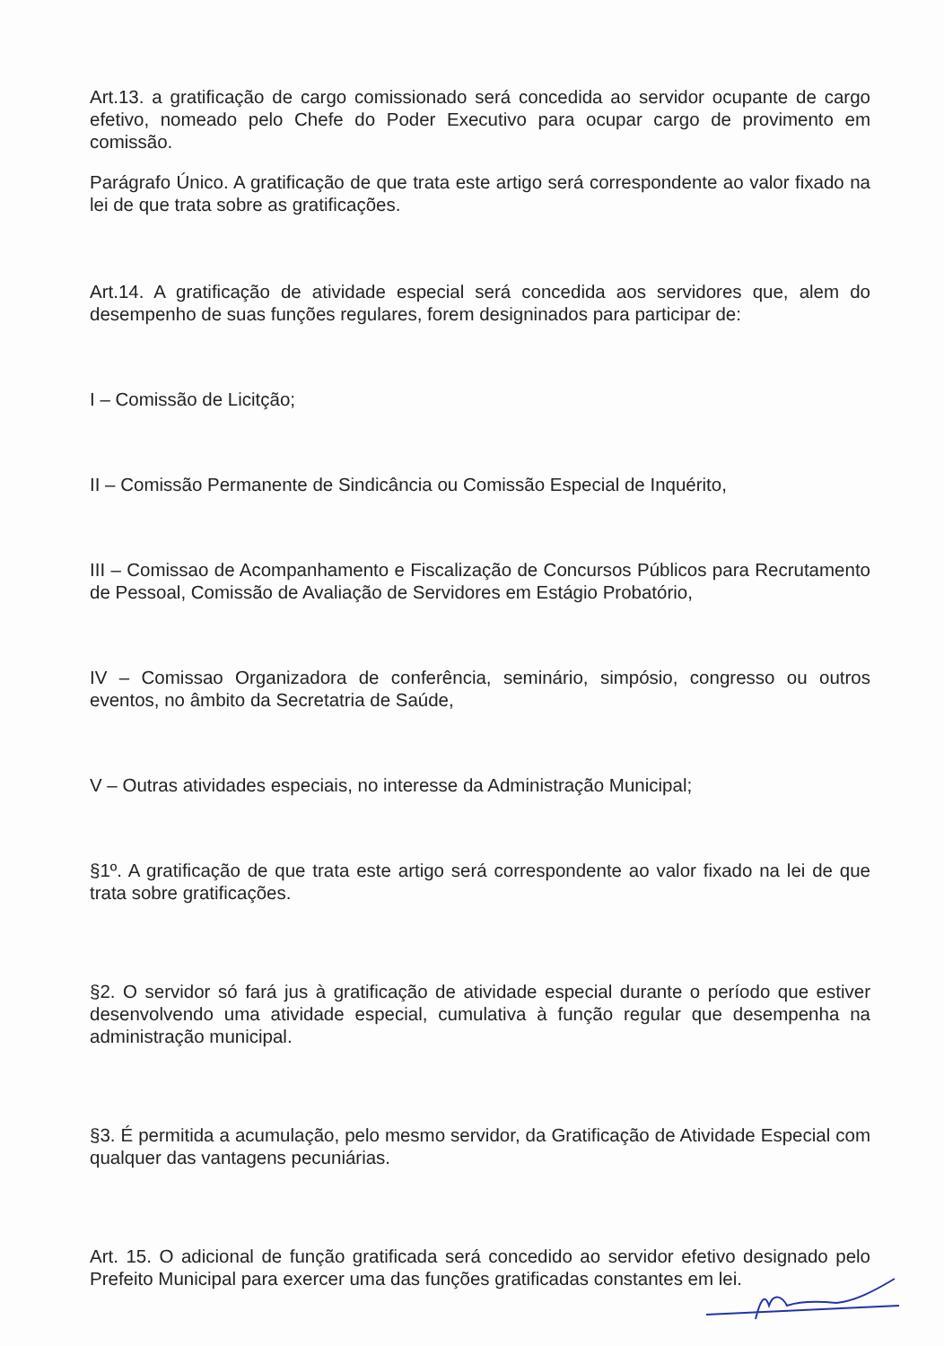Art.13. a gratificação de cargo comissionado será concedida ao servidor ocupante de cargo efetivo, nomeado pelo Chefe do Poder Executivo para ocupar cargo de provimento em comissão.
Parágrafo Único. A gratificação de que trata este artigo será correspondente ao valor fixado na lei de que trata sobre as gratificações.
Art.14. A gratificação de atividade especial será concedida aos servidores que, alem do desempenho de suas funções regulares, forem designinados para participar de:
I – Comissão de Licitção;
II – Comissão Permanente de Sindicância ou Comissão Especial de Inquérito,
III – Comissao de Acompanhamento e Fiscalização de Concursos Públicos para Recrutamento de Pessoal, Comissão de Avaliação de Servidores em Estágio Probatório,
IV – Comissao Organizadora de conferência, seminário, simpósio, congresso ou outros eventos, no âmbito da Secretatria de Saúde,
V – Outras atividades especiais, no interesse da Administração Municipal;
§1º. A gratificação de que trata este artigo será correspondente ao valor fixado na lei de que trata sobre gratificações.
§2. O servidor só fará jus à gratificação de atividade especial durante o período que estiver desenvolvendo uma atividade especial, cumulativa à função regular que desempenha na administração municipal.
§3. É permitida a acumulação, pelo mesmo servidor, da Gratificação de Atividade Especial com qualquer das vantagens pecuniárias.
Art. 15. O adicional de função gratificada será concedido ao servidor efetivo designado pelo Prefeito Municipal para exercer uma das funções gratificadas constantes em lei.